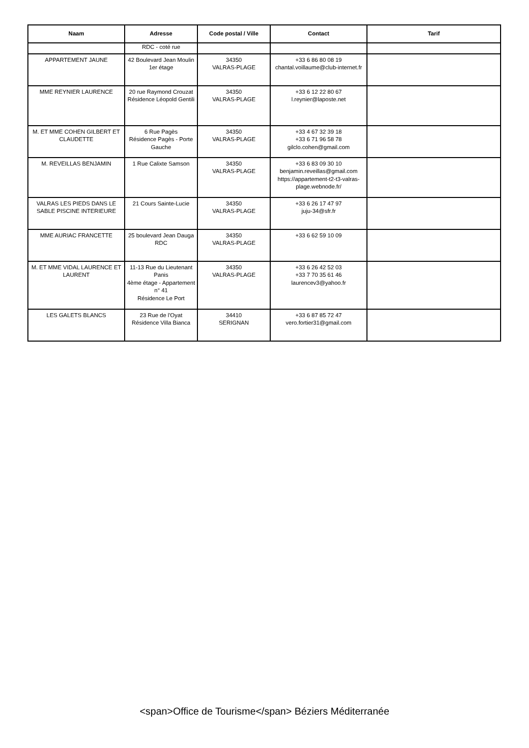| Naam | Adresse | Code postal / Ville | Contact | Tarif |
| --- | --- | --- | --- | --- |
| | RDC - coté rue | | | |
| APPARTEMENT JAUNE | 42 Boulevard Jean Moulin 1er étage | 34350 VALRAS-PLAGE | +33 6 86 80 08 19 chantal.voillaume@club-internet.fr | |
| MME REYNIER LAURENCE | 20 rue Raymond Crouzat Résidence Léopold Gentili | 34350 VALRAS-PLAGE | +33 6 12 22 80 67 l.reynier@laposte.net | |
| M. ET MME COHEN GILBERT ET CLAUDETTE | 6 Rue Pagès Résidence Pagès - Porte Gauche | 34350 VALRAS-PLAGE | +33 4 67 32 39 18 +33 6 71 96 58 78 gilclo.cohen@gmail.com | |
| M. REVEILLAS BENJAMIN | 1 Rue Calixte Samson | 34350 VALRAS-PLAGE | +33 6 83 09 30 10 benjamin.reveillas@gmail.com https://appartement-t2-t3-valras-plage.webnode.fr/ | |
| VALRAS LES PIEDS DANS LE SABLE PISCINE INTERIEURE | 21 Cours Sainte-Lucie | 34350 VALRAS-PLAGE | +33 6 26 17 47 97 juju-34@sfr.fr | |
| MME AURIAC FRANCETTE | 25 boulevard Jean Dauga RDC | 34350 VALRAS-PLAGE | +33 6 62 59 10 09 | |
| M. ET MME VIDAL LAURENCE ET LAURENT | 11-13 Rue du Lieutenant Panis 4ème étage - Appartement n° 41 Résidence Le Port | 34350 VALRAS-PLAGE | +33 6 26 42 52 03 +33 7 70 35 61 46 laurencev3@yahoo.fr | |
| LES GALETS BLANCS | 23 Rue de l'Oyat Résidence Villa Bianca | 34410 SERIGNAN | +33 6 87 85 72 47 vero.fortier31@gmail.com | |
<span>Office de Tourisme</span> Béziers Méditerranée